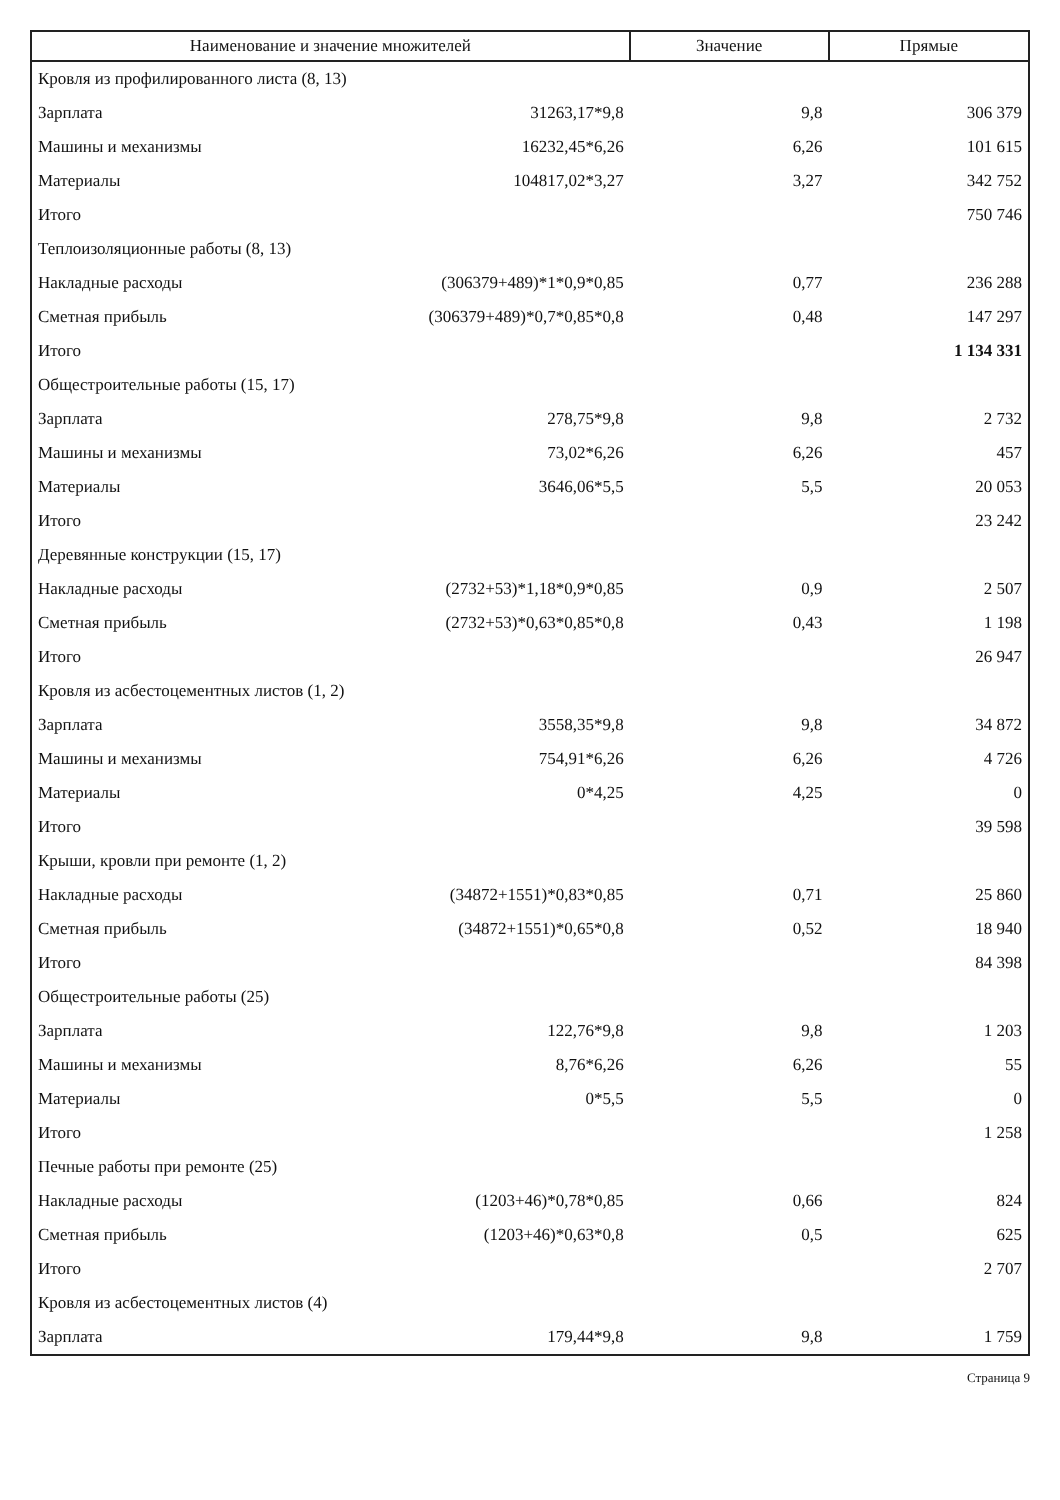| Наименование и значение множителей | | Значение | Прямые |
| --- | --- | --- | --- |
| Кровля из профилированного листа (8, 13) | | | |
| Зарплата | 31263,17*9,8 | 9,8 | 306 379 |
| Машины и механизмы | 16232,45*6,26 | 6,26 | 101 615 |
| Материалы | 104817,02*3,27 | 3,27 | 342 752 |
| Итого | | | 750 746 |
| Теплоизоляционные работы (8, 13) | | | |
| Накладные расходы | (306379+489)*1*0,9*0,85 | 0,77 | 236 288 |
| Сметная прибыль | (306379+489)*0,7*0,85*0,8 | 0,48 | 147 297 |
| Итого | | | 1 134 331 |
| Общестроительные работы (15, 17) | | | |
| Зарплата | 278,75*9,8 | 9,8 | 2 732 |
| Машины и механизмы | 73,02*6,26 | 6,26 | 457 |
| Материалы | 3646,06*5,5 | 5,5 | 20 053 |
| Итого | | | 23 242 |
| Деревянные конструкции (15, 17) | | | |
| Накладные расходы | (2732+53)*1,18*0,9*0,85 | 0,9 | 2 507 |
| Сметная прибыль | (2732+53)*0,63*0,85*0,8 | 0,43 | 1 198 |
| Итого | | | 26 947 |
| Кровля из асбестоцементных листов (1, 2) | | | |
| Зарплата | 3558,35*9,8 | 9,8 | 34 872 |
| Машины и механизмы | 754,91*6,26 | 6,26 | 4 726 |
| Материалы | 0*4,25 | 4,25 | 0 |
| Итого | | | 39 598 |
| Крыши, кровли при ремонте (1, 2) | | | |
| Накладные расходы | (34872+1551)*0,83*0,85 | 0,71 | 25 860 |
| Сметная прибыль | (34872+1551)*0,65*0,8 | 0,52 | 18 940 |
| Итого | | | 84 398 |
| Общестроительные работы (25) | | | |
| Зарплата | 122,76*9,8 | 9,8 | 1 203 |
| Машины и механизмы | 8,76*6,26 | 6,26 | 55 |
| Материалы | 0*5,5 | 5,5 | 0 |
| Итого | | | 1 258 |
| Печные работы при ремонте (25) | | | |
| Накладные расходы | (1203+46)*0,78*0,85 | 0,66 | 824 |
| Сметная прибыль | (1203+46)*0,63*0,8 | 0,5 | 625 |
| Итого | | | 2 707 |
| Кровля из асбестоцементных листов (4) | | | |
| Зарплата | 179,44*9,8 | 9,8 | 1 759 |
Страница 9